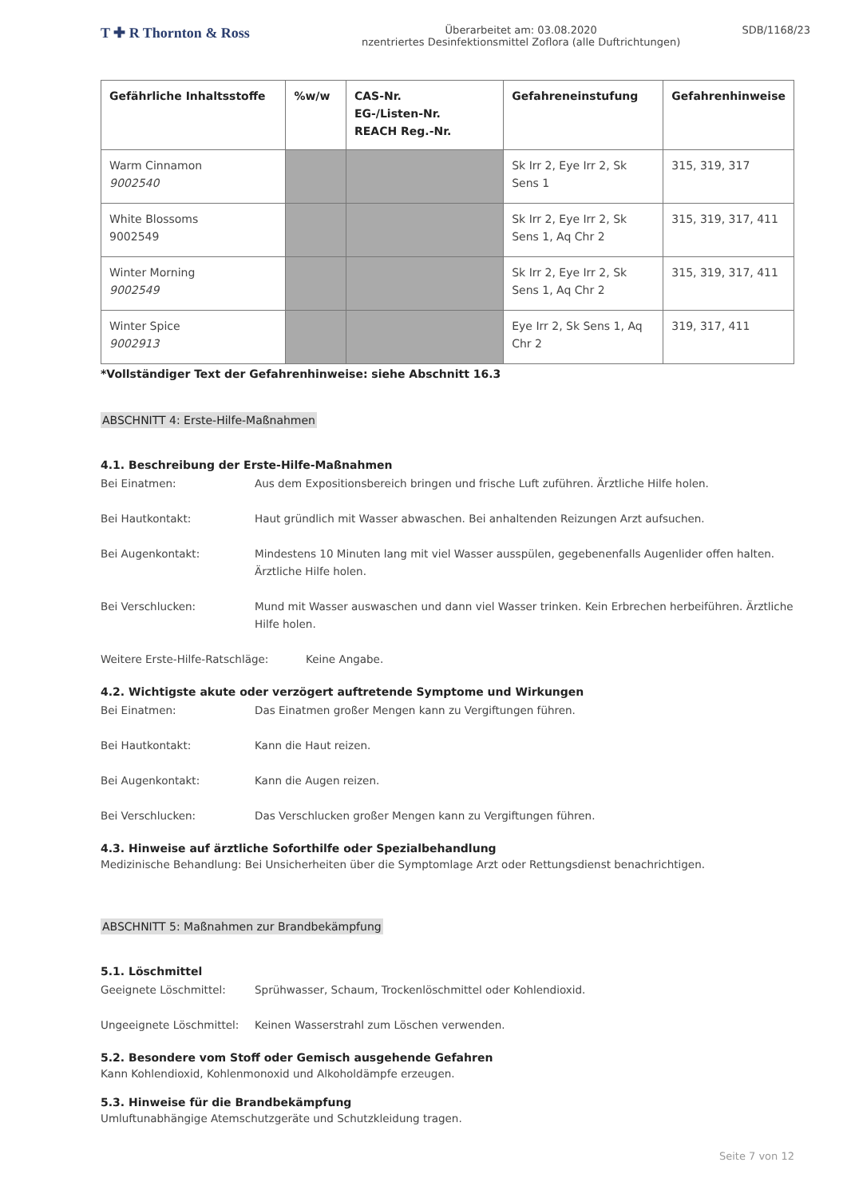T ✚ R Thornton & Ross
Überarbeitet am: 03.08.2020
nzentriertes Desinfektionsmittel Zoflora (alle Duftrichtungen)
SDB/1168/23
| Gefährliche Inhaltsstoffe | %w/w | CAS-Nr. EG-/Listen-Nr. REACH Reg.-Nr. | Gefahreneinstufung | Gefahrenhinweise |
| --- | --- | --- | --- | --- |
| Warm Cinnamon 9002540 | | | Sk Irr 2, Eye Irr 2, Sk Sens 1 | 315, 319, 317 |
| White Blossoms 9002549 | | | Sk Irr 2, Eye Irr 2, Sk Sens 1, Aq Chr 2 | 315, 319, 317, 411 |
| Winter Morning 9002549 | | | Sk Irr 2, Eye Irr 2, Sk Sens 1, Aq Chr 2 | 315, 319, 317, 411 |
| Winter Spice 9002913 | | | Eye Irr 2, Sk Sens 1, Aq Chr 2 | 319, 317, 411 |
*Vollständiger Text der Gefahrenhinweise: siehe Abschnitt 16.3
ABSCHNITT 4: Erste-Hilfe-Maßnahmen
4.1. Beschreibung der Erste-Hilfe-Maßnahmen
Bei Einatmen: Aus dem Expositionsbereich bringen und frische Luft zuführen. Ärztliche Hilfe holen.
Bei Hautkontakt: Haut gründlich mit Wasser abwaschen. Bei anhaltenden Reizungen Arzt aufsuchen.
Bei Augenkontakt: Mindestens 10 Minuten lang mit viel Wasser ausspülen, gegebenenfalls Augenlider offen halten. Ärztliche Hilfe holen.
Bei Verschlucken: Mund mit Wasser auswaschen und dann viel Wasser trinken. Kein Erbrechen herbeiführen. Ärztliche Hilfe holen.
Weitere Erste-Hilfe-Ratschläge: Keine Angabe.
4.2. Wichtigste akute oder verzögert auftretende Symptome und Wirkungen
Bei Einatmen: Das Einatmen großer Mengen kann zu Vergiftungen führen.
Bei Hautkontakt: Kann die Haut reizen.
Bei Augenkontakt: Kann die Augen reizen.
Bei Verschlucken: Das Verschlucken großer Mengen kann zu Vergiftungen führen.
4.3. Hinweise auf ärztliche Soforthilfe oder Spezialbehandlung
Medizinische Behandlung: Bei Unsicherheiten über die Symptomlage Arzt oder Rettungsdienst benachrichtigen.
ABSCHNITT 5: Maßnahmen zur Brandbekämpfung
5.1. Löschmittel
Geeignete Löschmittel: Sprühwasser, Schaum, Trockenlöschmittel oder Kohlendioxid.
Ungeeignete Löschmittel:
Keinen Wasserstrahl zum Löschen verwenden.
5.2. Besondere vom Stoff oder Gemisch ausgehende Gefahren
Kann Kohlendioxid, Kohlenmonoxid und Alkoholdämpfe erzeugen.
5.3. Hinweise für die Brandbekämpfung
Umluftunabhängige Atemschutzgeräte und Schutzkleidung tragen.
Seite 7 von 12